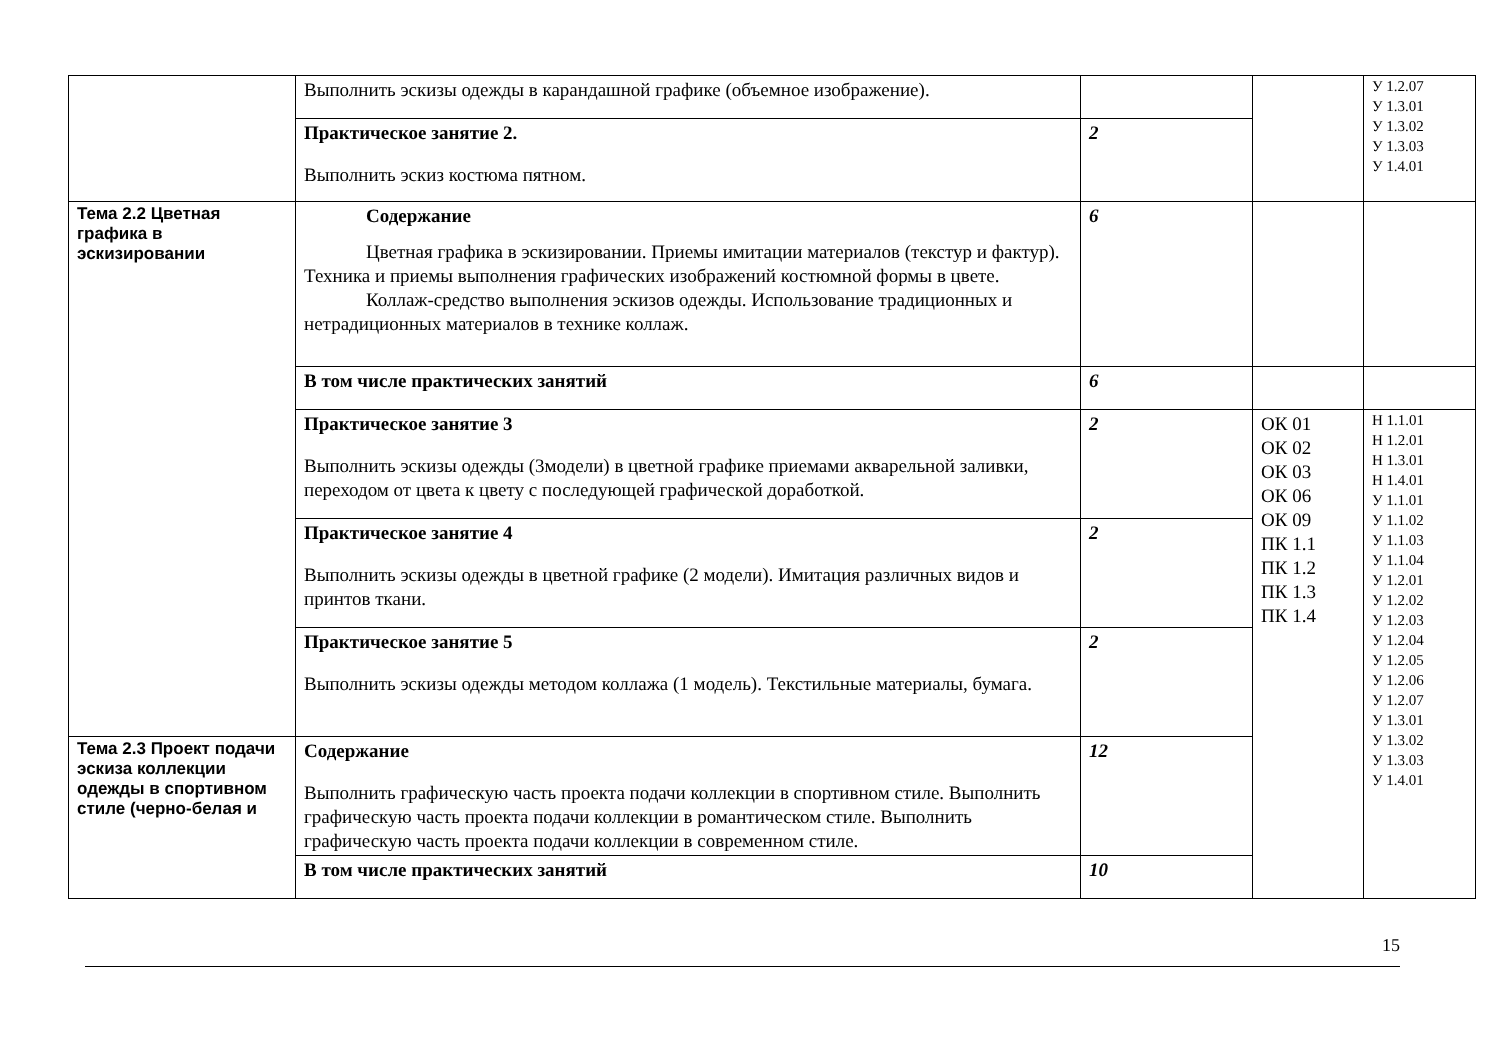| | Выполнить эскизы одежды в карандашной графике (объемное изображение). | | | У 1.2.07 У 1.3.01 У 1.3.02 У 1.3.03 У 1.4.01 |
| | Практическое занятие 2. Выполнить эскиз костюма пятном. | 2 | | |
| Тема 2.2 Цветная графика в эскизировании | Содержание Цветная графика в эскизировании. Приемы имитации материалов (текстур и фактур). Техника и приемы выполнения графических изображений костюмной формы в цвете. Коллаж-средство выполнения эскизов одежды. Использование традиционных и нетрадиционных материалов в технике коллаж. | 6 | | |
| | В том числе практических занятий | 6 | | |
| | Практическое занятие 3 Выполнить эскизы одежды (3модели) в цветной графике приемами акварельной заливки, переходом от цвета к цвету с последующей графической доработкой. | 2 | ОК 01 ОК 02 ОК 03 ОК 06 ОК 09 ПК 1.1 ПК 1.2 ПК 1.3 ПК 1.4 | Н 1.1.01 Н 1.2.01 Н 1.3.01 Н 1.4.01 У 1.1.01 У 1.1.02 У 1.1.03 У 1.1.04 У 1.2.01 У 1.2.02 У 1.2.03 У 1.2.04 У 1.2.05 У 1.2.06 У 1.2.07 У 1.3.01 У 1.3.02 У 1.3.03 У 1.4.01 |
| | Практическое занятие 4 Выполнить эскизы одежды в цветной графике (2 модели). Имитация различных видов и принтов ткани. | 2 | | |
| | Практическое занятие 5 Выполнить эскизы одежды методом коллажа (1 модель). Текстильные материалы, бумага. | 2 | | |
| Тема 2.3 Проект подачи эскиза коллекции одежды в спортивном стиле (черно-белая и | Содержание Выполнить графическую часть проекта подачи коллекции в спортивном стиле. Выполнить графическую часть проекта подачи коллекции в романтическом стиле. Выполнить графическую часть проекта подачи коллекции в современном стиле. | 12 | | |
| | В том числе практических занятий | 10 | | |
15